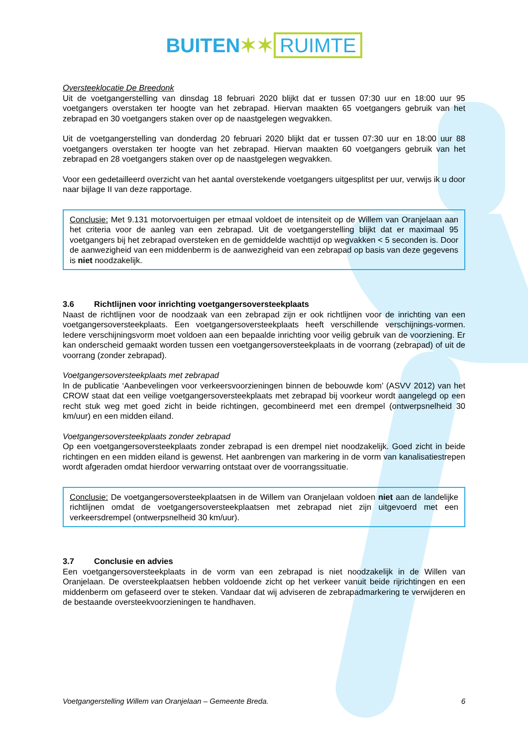BUITEN✶✶ RUIMTE
Oversteeklocatie De Breedonk
Uit de voetgangerstelling van dinsdag 18 februari 2020 blijkt dat er tussen 07:30 uur en 18:00 uur 95 voetgangers overstaken ter hoogte van het zebrapad. Hiervan maakten 65 voetgangers gebruik van het zebrapad en 30 voetgangers staken over op de naastgelegen wegvakken.
Uit de voetgangerstelling van donderdag 20 februari 2020 blijkt dat er tussen 07:30 uur en 18:00 uur 88 voetgangers overstaken ter hoogte van het zebrapad. Hiervan maakten 60 voetgangers gebruik van het zebrapad en 28 voetgangers staken over op de naastgelegen wegvakken.
Voor een gedetailleerd overzicht van het aantal overstekende voetgangers uitgesplitst per uur, verwijs ik u door naar bijlage II van deze rapportage.
Conclusie: Met 9.131 motorvoertuigen per etmaal voldoet de intensiteit op de Willem van Oranjelaan aan het criteria voor de aanleg van een zebrapad. Uit de voetgangerstelling blijkt dat er maximaal 95 voetgangers bij het zebrapad oversteken en de gemiddelde wachttijd op wegvakken < 5 seconden is. Door de aanwezigheid van een middenberm is de aanwezigheid van een zebrapad op basis van deze gegevens is niet noodzakelijk.
3.6 Richtlijnen voor inrichting voetgangersoversteekplaats
Naast de richtlijnen voor de noodzaak van een zebrapad zijn er ook richtlijnen voor de inrichting van een voetgangersoversteekplaats. Een voetgangersoversteekplaats heeft verschillende verschijnings-vormen. Iedere verschijningsvorm moet voldoen aan een bepaalde inrichting voor veilig gebruik van de voorziening. Er kan onderscheid gemaakt worden tussen een voetgangersoversteekplaats in de voorrang (zebrapad) of uit de voorrang (zonder zebrapad).
Voetgangersoversteekplaats met zebrapad
In de publicatie ‘Aanbevelingen voor verkeersvoorzieningen binnen de bebouwde kom’ (ASVV 2012) van het CROW staat dat een veilige voetgangersoversteekplaats met zebrapad bij voorkeur wordt aangelegd op een recht stuk weg met goed zicht in beide richtingen, gecombineerd met een drempel (ontwerpsnelheid 30 km/uur) en een midden eiland.
Voetgangersoversteekplaats zonder zebrapad
Op een voetgangersoversteekplaats zonder zebrapad is een drempel niet noodzakelijk. Goed zicht in beide richtingen en een midden eiland is gewenst. Het aanbrengen van markering in de vorm van kanalisatiestrepen wordt afgeraden omdat hierdoor verwarring ontstaat over de voorrangssituatie.
Conclusie: De voetgangersoversteekplaatsen in de Willem van Oranjelaan voldoen niet aan de landelijke richtlijnen omdat de voetgangersoversteekplaatsen met zebrapad niet zijn uitgevoerd met een verkeersdrempel (ontwerpsnelheid 30 km/uur).
3.7 Conclusie en advies
Een voetgangersoversteekplaats in de vorm van een zebrapad is niet noodzakelijk in de Willen van Oranjelaan. De oversteekplaatsen hebben voldoende zicht op het verkeer vanuit beide rijrichtingen en een middenberm om gefaseerd over te steken. Vandaar dat wij adviseren de zebrapadmarkering te verwijderen en de bestaande oversteekvoorzieningen te handhaven.
Voetgangerstelling Willem van Oranjelaan – Gemeente Breda. 6